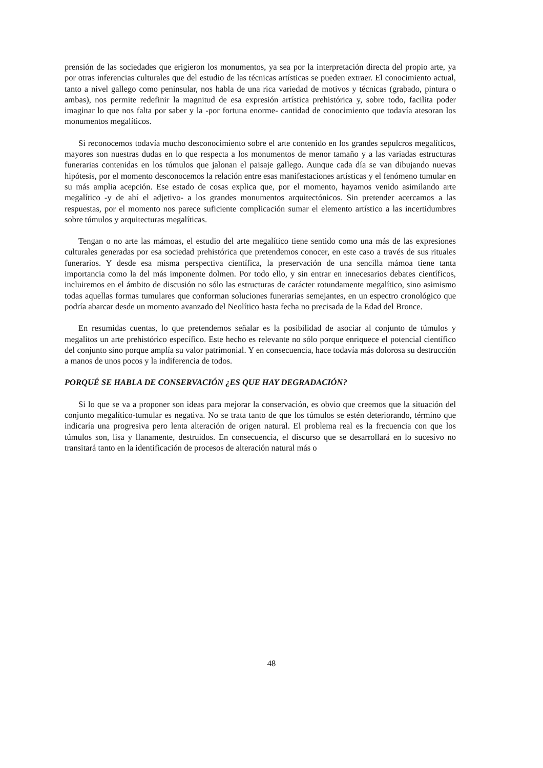prensión de las sociedades que erigieron los monumentos, ya sea por la interpretación directa del propio arte, ya por otras inferencias culturales que del estudio de las técnicas artísticas se pueden extraer. El conocimiento actual, tanto a nivel gallego como peninsular, nos habla de una rica variedad de motivos y técnicas (grabado, pintura o ambas), nos permite redefinir la magnitud de esa expresión artística prehistórica y, sobre todo, facilita poder imaginar lo que nos falta por saber y la -por fortuna enorme- cantidad de conocimiento que todavía atesoran los monumentos megalíticos.
Si reconocemos todavía mucho desconocimiento sobre el arte contenido en los grandes sepulcros megalíticos, mayores son nuestras dudas en lo que respecta a los monumentos de menor tamaño y a las variadas estructuras funerarias contenidas en los túmulos que jalonan el paisaje gallego. Aunque cada día se van dibujando nuevas hipótesis, por el momento desconocemos la relación entre esas manifestaciones artísticas y el fenómeno tumular en su más amplia acepción. Ese estado de cosas explica que, por el momento, hayamos venido asimilando arte megalítico -y de ahí el adjetivo- a los grandes monumentos arquitectónicos. Sin pretender acercamos a las respuestas, por el momento nos parece suficiente complicación sumar el elemento artístico a las incertidumbres sobre túmulos y arquitecturas megalíticas.
Tengan o no arte las mámoas, el estudio del arte megalítico tiene sentido como una más de las expresiones culturales generadas por esa sociedad prehistórica que pretendemos conocer, en este caso a través de sus rituales funerarios. Y desde esa misma perspectiva científica, la preservación de una sencilla mámoa tiene tanta importancia como la del más imponente dolmen. Por todo ello, y sin entrar en innecesarios debates científicos, incluiremos en el ámbito de discusión no sólo las estructuras de carácter rotundamente megalítico, sino asimismo todas aquellas formas tumulares que conforman soluciones funerarias semejantes, en un espectro cronológico que podría abarcar desde un momento avanzado del Neolítico hasta fecha no precisada de la Edad del Bronce.
En resumidas cuentas, lo que pretendemos señalar es la posibilidad de asociar al conjunto de túmulos y megalitos un arte prehistórico específico. Este hecho es relevante no sólo porque enriquece el potencial científico del conjunto sino porque amplía su valor patrimonial. Y en consecuencia, hace todavía más dolorosa su destrucción a manos de unos pocos y la indiferencia de todos.
PORQUÉ SE HABLA DE CONSERVACIÓN ¿ES QUE HAY DEGRADACIÓN?
Si lo que se va a proponer son ideas para mejorar la conservación, es obvio que creemos que la situación del conjunto megalítico-tumular es negativa. No se trata tanto de que los túmulos se estén deteriorando, término que indicaría una progresiva pero lenta alteración de origen natural. El problema real es la frecuencia con que los túmulos son, lisa y llanamente, destruidos. En consecuencia, el discurso que se desarrollará en lo sucesivo no transitará tanto en la identificación de procesos de alteración natural más o
48